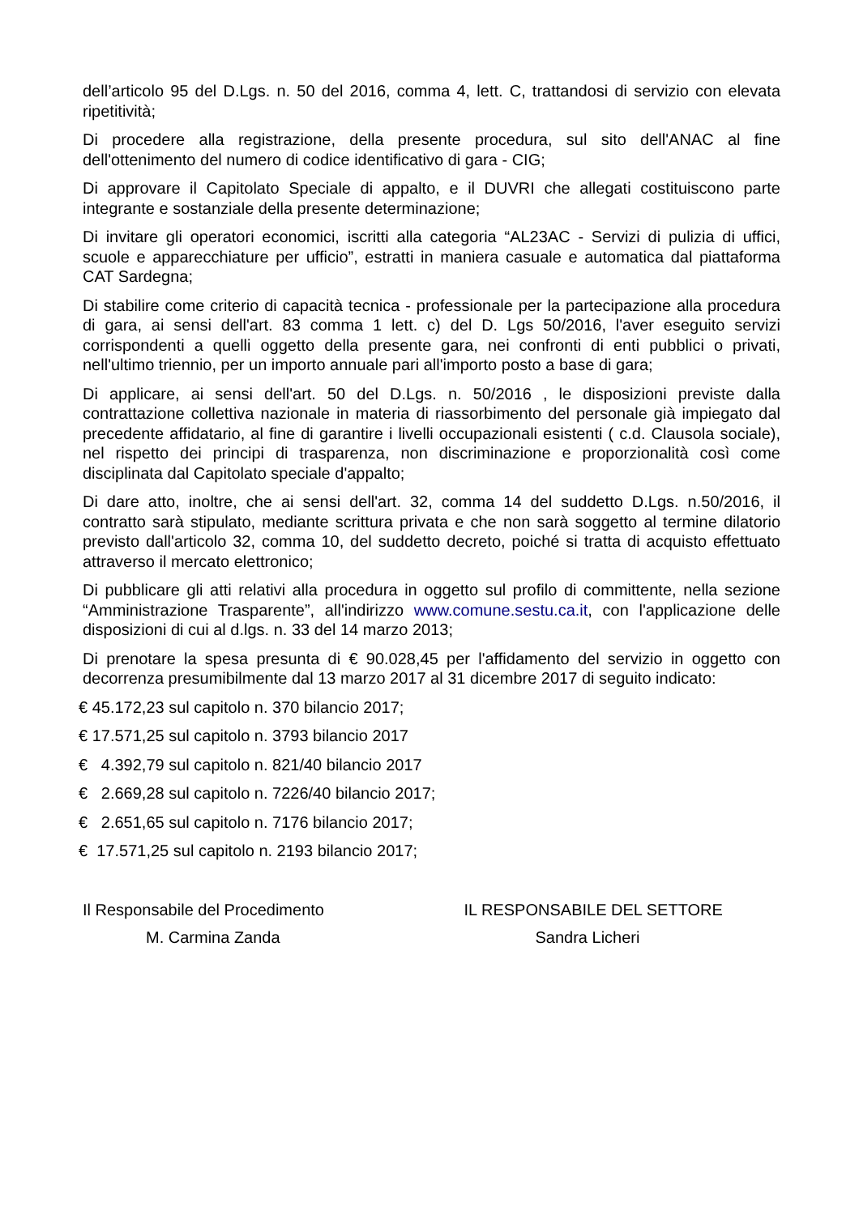dell’articolo 95 del D.Lgs. n. 50 del 2016, comma 4, lett. C, trattandosi di servizio con elevata ripetitività;
Di procedere alla registrazione, della presente procedura, sul sito dell'ANAC al fine dell'ottenimento del numero di codice identificativo di gara - CIG;
Di approvare il Capitolato Speciale di appalto, e il DUVRI che allegati costituiscono parte integrante e sostanziale della presente determinazione;
Di invitare gli operatori economici, iscritti alla categoria “AL23AC - Servizi di pulizia di uffici, scuole e apparecchiature per ufficio”, estratti in maniera casuale e automatica dal piattaforma CAT Sardegna;
Di stabilire come criterio di capacità tecnica - professionale per la partecipazione alla procedura di gara, ai sensi dell'art. 83 comma 1 lett. c) del D. Lgs 50/2016, l'aver eseguito servizi corrispondenti a quelli oggetto della presente gara, nei confronti di enti pubblici o privati, nell'ultimo triennio, per un importo annuale pari all'importo posto a base di gara;
Di applicare, ai sensi dell'art. 50 del D.Lgs. n. 50/2016 , le disposizioni previste dalla contrattazione collettiva nazionale in materia di riassorbimento del personale già impiegato dal precedente affidatario, al fine di garantire i livelli occupazionali esistenti ( c.d. Clausola sociale), nel rispetto dei principi di trasparenza, non discriminazione e proporzionalità così come disciplinata dal Capitolato speciale d'appalto;
Di dare atto, inoltre, che ai sensi dell'art. 32, comma 14 del suddetto D.Lgs. n.50/2016, il contratto sarà stipulato, mediante scrittura privata e che non sarà soggetto al termine dilatorio previsto dall'articolo 32, comma 10, del suddetto decreto, poiché si tratta di acquisto effettuato attraverso il mercato elettronico;
Di pubblicare gli atti relativi alla procedura in oggetto sul profilo di committente, nella sezione “Amministrazione Trasparente”, all'indirizzo www.comune.sestu.ca.it, con l'applicazione delle disposizioni di cui al d.lgs. n. 33 del 14 marzo 2013;
Di prenotare la spesa presunta di € 90.028,45 per l'affidamento del servizio in oggetto con decorrenza presumibilmente dal 13 marzo 2017 al 31 dicembre 2017 di seguito indicato:
€ 45.172,23 sul capitolo n. 370 bilancio 2017;
€ 17.571,25 sul capitolo n. 3793 bilancio 2017
€ 4.392,79 sul capitolo n. 821/40 bilancio 2017
€ 2.669,28 sul capitolo n. 7226/40 bilancio 2017;
€ 2.651,65 sul capitolo n. 7176 bilancio 2017;
€ 17.571,25 sul capitolo n. 2193 bilancio 2017;
Il Responsabile del Procedimento
M. Carmina Zanda
IL RESPONSABILE DEL SETTORE
Sandra Licheri